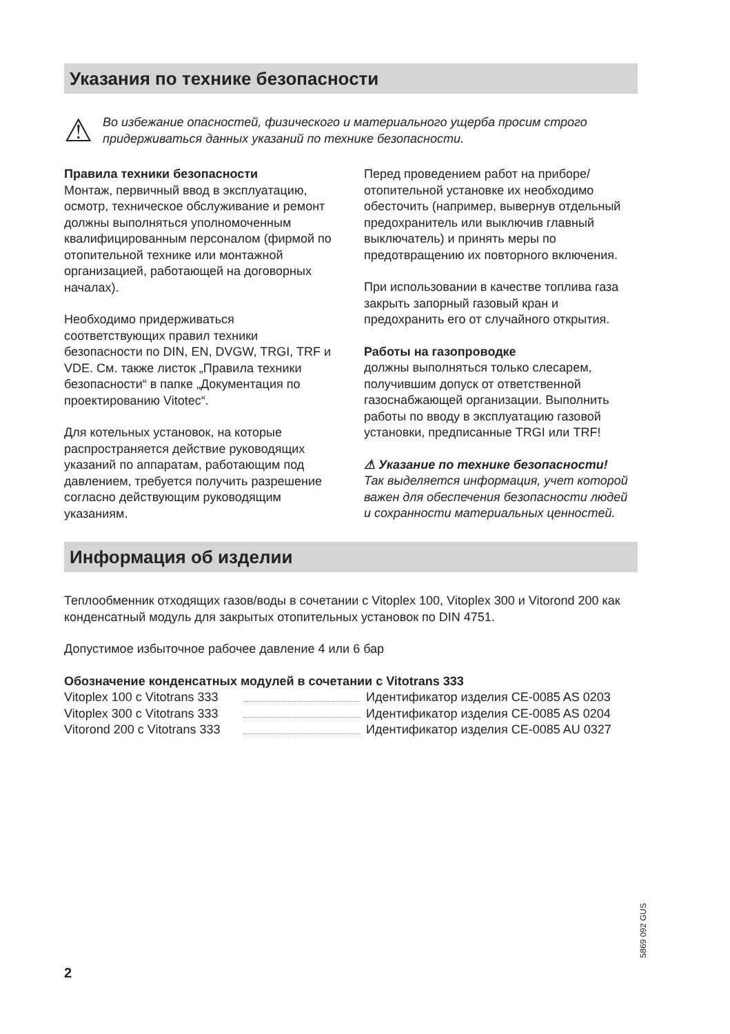Указания по технике безопасности
⚠
Во избежание опасностей, физического и материального ущерба просим строго придерживаться данных указаний по технике безопасности.
Правила техники безопасности
Монтаж, первичный ввод в эксплуатацию, осмотр, техническое обслуживание и ремонт должны выполняться уполномоченным квалифицированным персоналом (фирмой по отопительной технике или монтажной организацией, работающей на договорных началах).
Необходимо придерживаться соответствующих правил техники безопасности по DIN, EN, DVGW, TRGI, TRF и VDE. См. также листок „Правила техники безопасности“ в папке „Документация по проектированию Vitotec“.
Для котельных установок, на которые распространяется действие руководящих указаний по аппаратам, работающим под давлением, требуется получить разрешение согласно действующим руководящим указаниям.
Перед проведением работ на приборе/ отопительной установке их необходимо обесточить (например, вывернув отдельный предохранитель или выключив главный выключатель) и принять меры по предотвращению их повторного включения.
При использовании в качестве топлива газа закрыть запорный газовый кран и предохранить его от случайного открытия.
Работы на газопроводке
должны выполняться только слесарем, получившим допуск от ответственной газоснабжающей организации. Выполнить работы по вводу в эксплуатацию газовой установки, предписанные TRGI или TRF!
⚠ Указание по технике безопасности!
Так выделяется информация, учет которой важен для обеспечения безопасности людей и сохранности материальных ценностей.
Информация об изделии
Теплообменник отходящих газов/воды в сочетании с Vitoplex 100, Vitoplex 300 и Vitorond 200 как конденсатный модуль для закрытых отопительных установок по DIN 4751.
Допустимое избыточное рабочее давление 4 или 6 бар
Обозначение конденсатных модулей в сочетании с Vitotrans 333
Vitoplex 100 с Vitotrans 333 Идентификатор изделия CE-0085 AS 0203
Vitoplex 300 с Vitotrans 333 Идентификатор изделия CE-0085 AS 0204
Vitorond 200 с Vitotrans 333 Идентификатор изделия CE-0085 AU 0327
5869 092 GUS
2